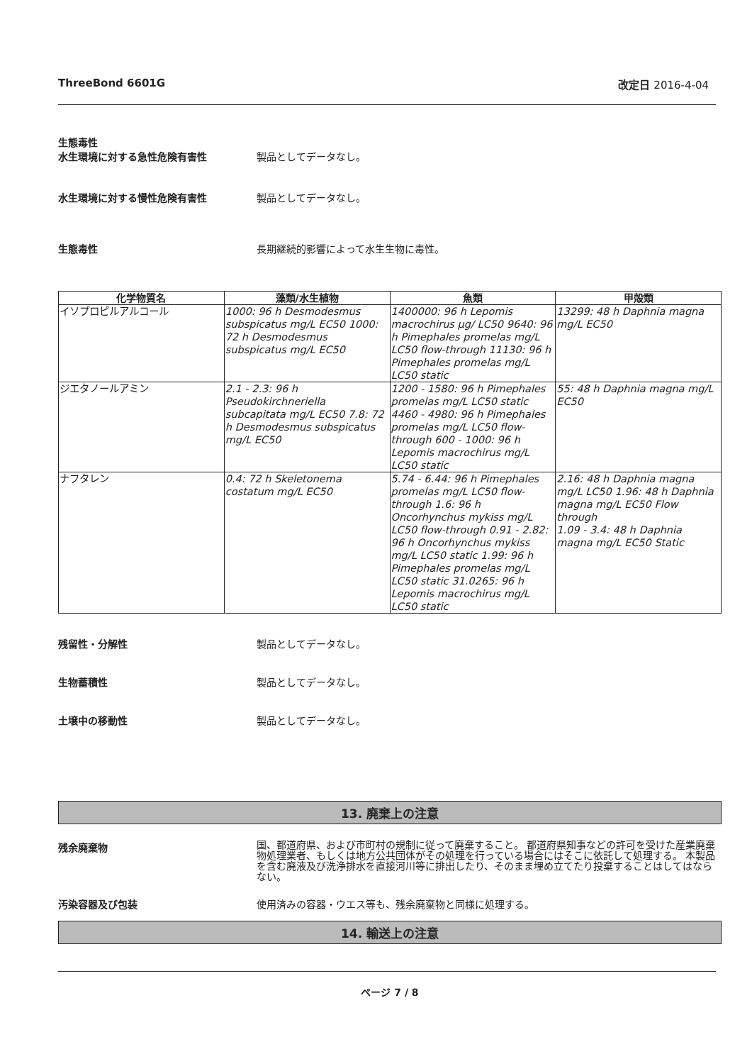ThreeBond 6601G 改定日 2016-4-04
生態毒性
水生環境に対する急性危険有害性 製品としてデータなし。
水生環境に対する慢性危険有害性 製品としてデータなし。
生態毒性 長期継続的影響によって水生生物に毒性。
| 化学物質名 | 藻類/水生植物 | 魚類 | 甲殻類 |
| --- | --- | --- | --- |
| イソプロピルアルコール | 1000: 96 h Desmodesmus subspicatus mg/L EC50 1000: 72 h Desmodesmus subspicatus mg/L EC50 | 1400000: 96 h Lepomis macrochirus µg/ LC50 9640: 96 h Pimephales promelas mg/L LC50 flow-through 11130: 96 h Pimephales promelas mg/L LC50 static | 13299: 48 h Daphnia magna mg/L EC50 |
| ジエタノールアミン | 2.1 - 2.3: 96 h Pseudokirchneriella subcapitata mg/L EC50 7.8: 72 h Desmodesmus subspicatus mg/L EC50 | 1200 - 1580: 96 h Pimephales promelas mg/L LC50 static 4460 - 4980: 96 h Pimephales promelas mg/L LC50 flow-through 600 - 1000: 96 h Lepomis macrochirus mg/L LC50 static | 55: 48 h Daphnia magna mg/L EC50 |
| ナフタレン | 0.4: 72 h Skeletonema costatum mg/L EC50 | 5.74 - 6.44: 96 h Pimephales promelas mg/L LC50 flow-through 1.6: 96 h Oncorhynchus mykiss mg/L LC50 flow-through 0.91 - 2.82: 96 h Oncorhynchus mykiss mg/L LC50 static 1.99: 96 h Pimephales promelas mg/L LC50 static 31.0265: 96 h Lepomis macrochirus mg/L LC50 static | 2.16: 48 h Daphnia magna mg/L LC50 1.96: 48 h Daphnia magna mg/L EC50 Flow through 1.09 - 3.4: 48 h Daphnia magna mg/L EC50 Static |
残留性・分解性 製品としてデータなし。
生物蓄積性 製品としてデータなし。
土壌中の移動性 製品としてデータなし。
13. 廃棄上の注意
残余廃棄物
国、都道府県、および市町村の規制に従って廃棄すること。 都道府県知事などの許可を受けた産業廃棄物処理業者、もしくは地方公共団体がその処理を行っている場合にはそこに依託して処理する。 本製品を含む廃液及び洗浄排水を直接河川等に排出したり、そのまま埋め立てたり投棄することはしてはならない。
汚染容器及び包装 使用済みの容器・ウエス等も、残余廃棄物と同様に処理する。
14. 輸送上の注意
ページ 7 / 8